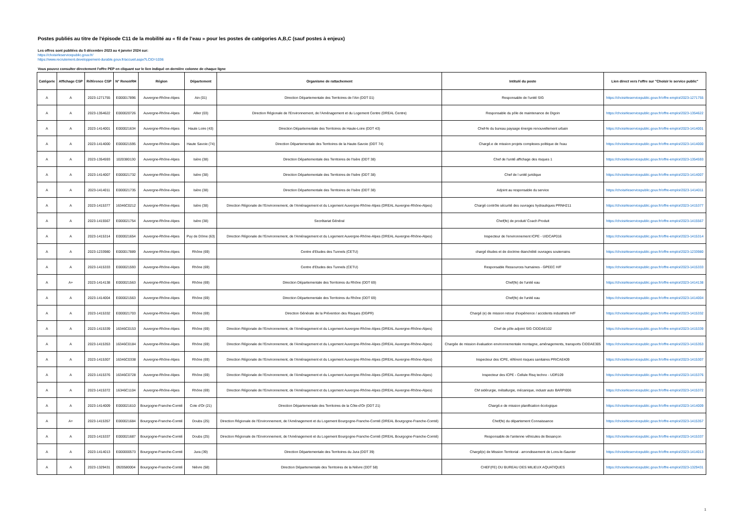Postes publiés au titre de l'épisode C11 de la mobilité au « fil de l’eau » pour les postes de catégories A,B,C (sauf postes à enjeux)
Les offres sont publiées du 5 décembre 2023 au 4 janvier 2024 sur:
https://choisirleservicepublic.gouv.fr/
https://www.recrutement.developpement-durable.gouv.fr/accueil.aspx?LCID=1036
Vous pouvez consulter directement l'offre PEP en cliquant sur le lien indiqué en dernière colonne de chaque ligne
| Catégorie | Affichage CSP | Référence CSP | N° RenoirRH | Région | Département | Organisme de rattachement | Intitulé du poste | Lien direct vers l'offre sur "Choisir le service public" |
| --- | --- | --- | --- | --- | --- | --- | --- | --- |
| A | A | 2023-1271755 | E000017896 | Auvergne-Rhône-Alpes | Ain (01) | Direction Départementale des Territoires de l'Ain (DDT 01) | Responsable de l'unité SIG | https://choisirleservicepublic.gouv.fr/offre-emploi/2023-1271755 |
| A | A | 2023-1354622 | E000020726 | Auvergne-Rhône-Alpes | Allier (03) | Direction Régionale de l'Environnement, de l'Aménagement et du Logement Centre (DREAL Centre) | Responsable du pôle de maintenance de Digoin | https://choisirleservicepublic.gouv.fr/offre-emploi/2023-1354622 |
| A | A | 2023-1414001 | E000021634 | Auvergne-Rhône-Alpes | Haute Loire (43) | Direction Départementale des Territoires de Haute-Loire (DDT 43) | Chef-fe du bureau paysage énergie renouvellement urbain | https://choisirleservicepublic.gouv.fr/offre-emploi/2023-1414001 |
| A | A | 2023-1414000 | E000021595 | Auvergne-Rhône-Alpes | Haute Savoie (74) | Direction Départementale des Territoires de la Haute-Savoie (DDT 74) | Chargé.e de mission projets complexes politique de l'eau | https://choisirleservicepublic.gouv.fr/offre-emploi/2023-1414000 |
| A | A | 2023-1354593 | 1020380130 | Auvergne-Rhône-Alpes | Isère (38) | Direction Départementale des Territoires de l'Isère (DDT 38) | Chef de l'unité affichage des risques 1 | https://choisirleservicepublic.gouv.fr/offre-emploi/2023-1354593 |
| A | A | 2023-1414007 | E000021732 | Auvergne-Rhône-Alpes | Isère (38) | Direction Départementale des Territoires de l'Isère (DDT 38) | Chef de l unité juridique | https://choisirleservicepublic.gouv.fr/offre-emploi/2023-1414007 |
| A | A | 2023-1414011 | E000021735 | Auvergne-Rhône-Alpes | Isère (38) | Direction Départementale des Territoires de l'Isère (DDT 38) | Adjoint au responsable du service | https://choisirleservicepublic.gouv.fr/offre-emploi/2023-1414011 |
| A | A | 2023-1415377 | 16346C0212 | Auvergne-Rhône-Alpes | Isère (38) | Direction Régionale de l'Environnement, de l'Aménagement et du Logement Auvergne-Rhône-Alpes (DREAL Auvergne-Rhône-Alpes) | Chargé contrôle sécurité des ouvrages hydrauliques PRNH211 | https://choisirleservicepublic.gouv.fr/offre-emploi/2023-1415377 |
| A | A | 2023-1415567 | E000021754 | Auvergne-Rhône-Alpes | Isère (38) | Secrétariat Général | Chef(fe) de produit/ Coach Produit | https://choisirleservicepublic.gouv.fr/offre-emploi/2023-1415567 |
| A | A | 2023-1415314 | E000021654 | Auvergne-Rhône-Alpes | Puy de Dôme (63) | Direction Régionale de l'Environnement, de l'Aménagement et du Logement Auvergne-Rhône-Alpes (DREAL Auvergne-Rhône-Alpes) | Inspecteur de l'environnement ICPE - UIDCAP016 | https://choisirleservicepublic.gouv.fr/offre-emploi/2023-1415314 |
| A | A | 2023-1233980 | E000017889 | Auvergne-Rhône-Alpes | Rhône (69) | Centre d'Etudes des Tunnels (CETU) | chargé études et de doctrine étanchéité ouvrages souterrains | https://choisirleservicepublic.gouv.fr/offre-emploi/2023-1233980 |
| A | A | 2023-1415333 | E000021593 | Auvergne-Rhône-Alpes | Rhône (69) | Centre d'Etudes des Tunnels (CETU) | Responsable Ressources humaines - GPEEC H/F | https://choisirleservicepublic.gouv.fr/offre-emploi/2023-1415333 |
| A | A+ | 2023-1414138 | E000021563 | Auvergne-Rhône-Alpes | Rhône (69) | Direction Départementale des Territoires du Rhône (DDT 69) | Chef(fe) de l'unité eau | https://choisirleservicepublic.gouv.fr/offre-emploi/2023-1414138 |
| A | A | 2023-1414004 | E000021563 | Auvergne-Rhône-Alpes | Rhône (69) | Direction Départementale des Territoires du Rhône (DDT 69) | Chef(fe) de l'unité eau | https://choisirleservicepublic.gouv.fr/offre-emploi/2023-1414004 |
| A | A | 2023-1415332 | E000021703 | Auvergne-Rhône-Alpes | Rhône (69) | Direction Générale de la Prévention des Risques (DGPR) | Chargé (e) de mission retour d'expérience / accidents industriels H/F | https://choisirleservicepublic.gouv.fr/offre-emploi/2023-1415332 |
| A | A | 2023-1415339 | 16346C0153 | Auvergne-Rhône-Alpes | Rhône (69) | Direction Régionale de l'Environnement, de l'Aménagement et du Logement Auvergne-Rhône-Alpes (DREAL Auvergne-Rhône-Alpes) | Chef de pôle adjoint SIG CIDDAE102 | https://choisirleservicepublic.gouv.fr/offre-emploi/2023-1415339 |
| A | A | 2023-1415353 | 16346C0184 | Auvergne-Rhône-Alpes | Rhône (69) | Direction Régionale de l'Environnement, de l'Aménagement et du Logement Auvergne-Rhône-Alpes (DREAL Auvergne-Rhône-Alpes) | Chargée de mission évaluation environnementale montagne, aménagements, transports CIDDAE305 | https://choisirleservicepublic.gouv.fr/offre-emploi/2023-1415353 |
| A | A | 2023-1415307 | 16346C0338 | Auvergne-Rhône-Alpes | Rhône (69) | Direction Régionale de l'Environnement, de l'Aménagement et du Logement Auvergne-Rhône-Alpes (DREAL Auvergne-Rhône-Alpes) | Inspecteur des ICPE, référent risques sanitaires PRICAE409 | https://choisirleservicepublic.gouv.fr/offre-emploi/2023-1415307 |
| A | A | 2023-1415376 | 16346C0728 | Auvergne-Rhône-Alpes | Rhône (69) | Direction Régionale de l'Environnement, de l'Aménagement et du Logement Auvergne-Rhône-Alpes (DREAL Auvergne-Rhône-Alpes) | Inspecteur des ICPE - Cellule Risq techno - UDR109 | https://choisirleservicepublic.gouv.fr/offre-emploi/2023-1415376 |
| A | A | 2023-1415372 | 16346C1104 | Auvergne-Rhône-Alpes | Rhône (69) | Direction Régionale de l'Environnement, de l'Aménagement et du Logement Auvergne-Rhône-Alpes (DREAL Auvergne-Rhône-Alpes) | CM sidérurgie, métallurgie, mécanique, industr auto BARPI006 | https://choisirleservicepublic.gouv.fr/offre-emploi/2023-1415372 |
| A | A | 2023-1414009 | E000021610 | Bourgogne-Franche-Comté | Cote d'Or (21) | Direction Départementale des Territoires de la Côte-d'Or (DDT 21) | Chargé.e de mission planification écologique | https://choisirleservicepublic.gouv.fr/offre-emploi/2023-1414009 |
| A | A+ | 2023-1415357 | E000021684 | Bourgogne-Franche-Comté | Doubs (25) | Direction Régionale de l'Environnement, de l'Aménagement et du Logement Bourgogne-Franche-Comté (DREAL Bourgogne-Franche-Comté) | Chef(fe) du département Connaissance | https://choisirleservicepublic.gouv.fr/offre-emploi/2023-1415357 |
| A | A | 2023-1415337 | E000021687 | Bourgogne-Franche-Comté | Doubs (25) | Direction Régionale de l'Environnement, de l'Aménagement et du Logement Bourgogne-Franche-Comté (DREAL Bourgogne-Franche-Comté) | Responsable de l'antenne véhicules de Besançon | https://choisirleservicepublic.gouv.fr/offre-emploi/2023-1415337 |
| A | A | 2023-1414013 | E000000573 | Bourgogne-Franche-Comté | Jura (39) | Direction Départementale des Territoires du Jura (DDT 39) | Chargé(e) de Mission Territorial - arrondissement de Lons-le-Saunier | https://choisirleservicepublic.gouv.fr/offre-emploi/2023-1414013 |
| A | A | 2023-1329431 | 0920580004 | Bourgogne-Franche-Comté | Nièvre (58) | Direction Départementale des Territoires de la Nièvre (DDT 58) | CHEF(FE) DU BUREAU DES MILIEUX AQUATIQUES | https://choisirleservicepublic.gouv.fr/offre-emploi/2023-1329431 |
1